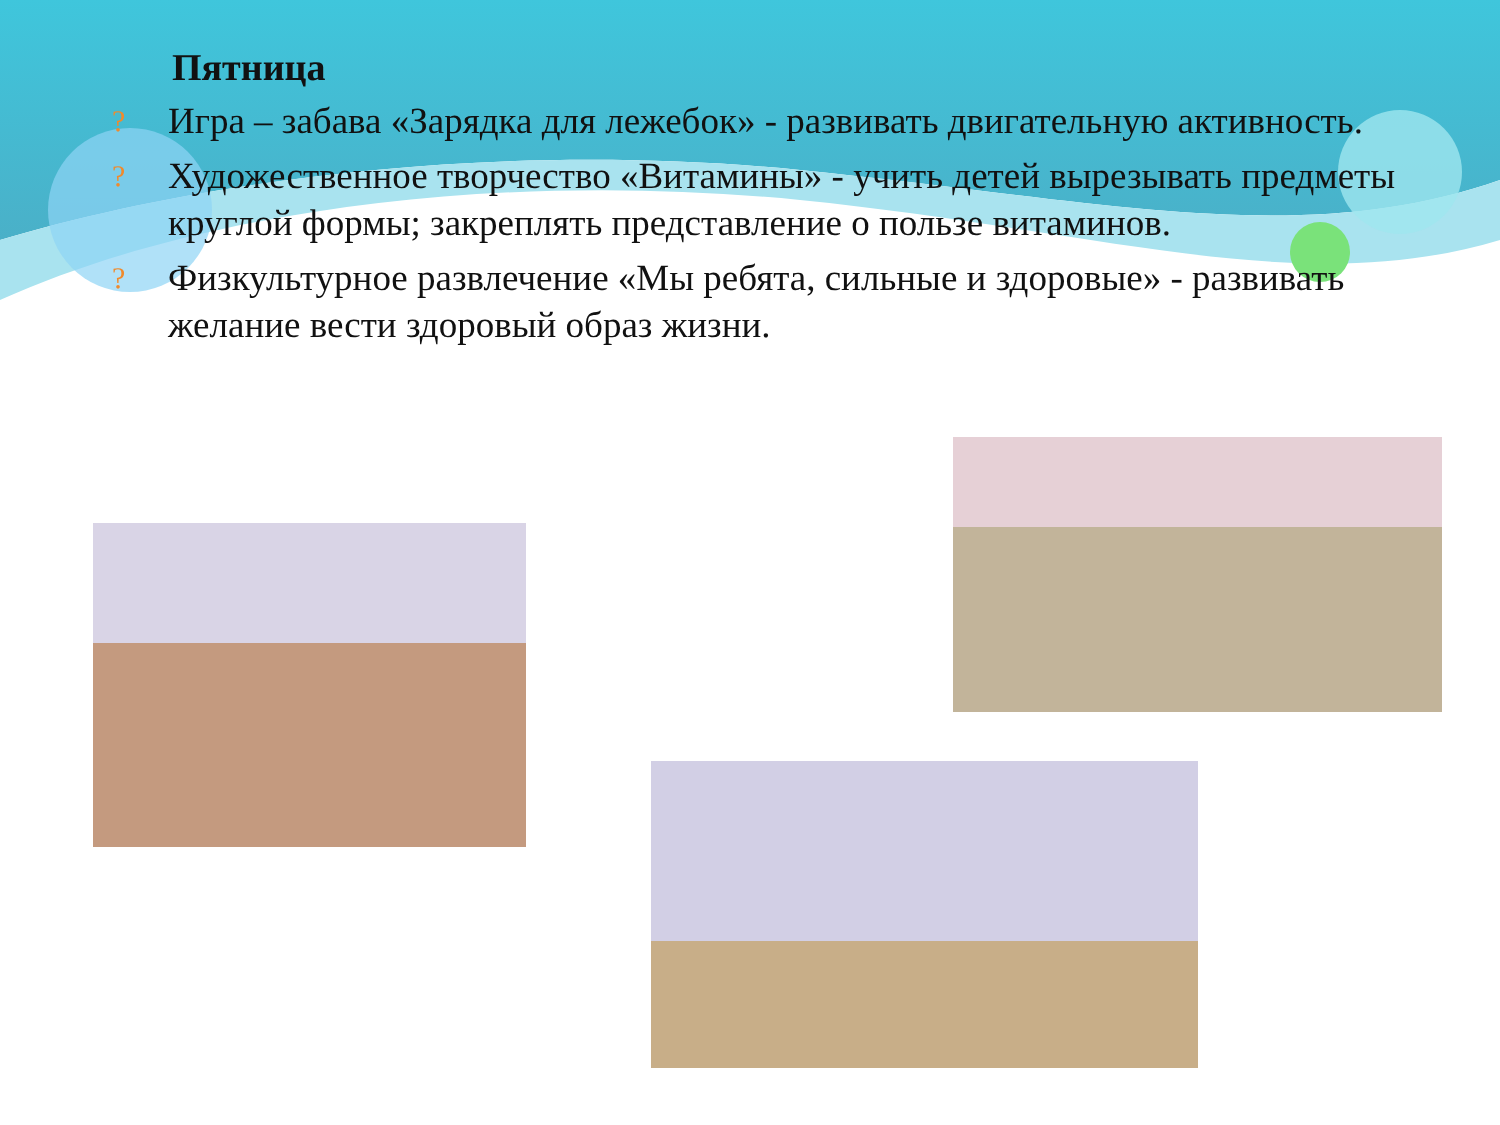Пятница
? Игра – забава «Зарядка для лежебок» - развивать двигательную активность.
? Художественное творчество «Витамины» - учить детей вырезывать предметы круглой формы; закреплять представление о пользе витаминов.
? Физкультурное развлечение «Мы ребята, сильные и здоровые» - развивать желание вести здоровый образ жизни.